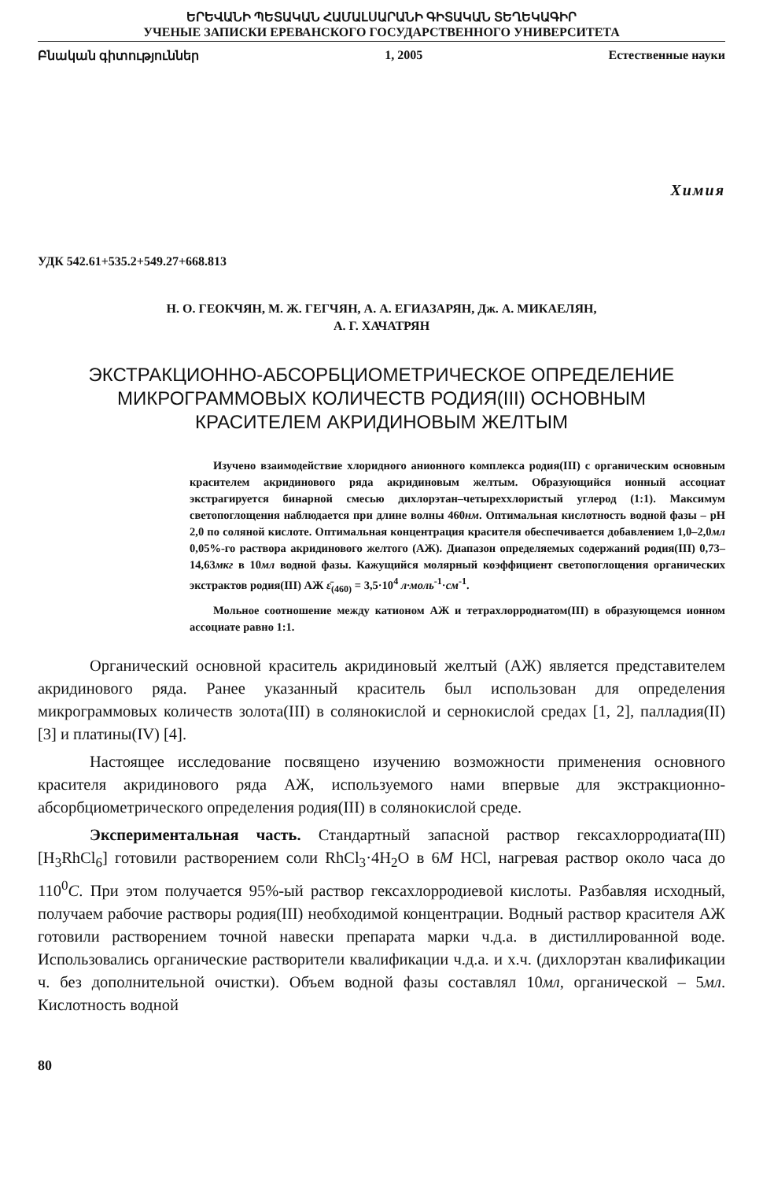ԵՐԵՎԱՆԻ ՊԵՏԱԿԱՆ ՀԱՄԱԼՍԱՐԱՆԻ ԳԻՏԱԿԱՆ ՏԵՂԵԿԱԳԻՐ
УЧЕНЫЕ ЗАПИСКИ ЕРЕВАНСКОГО ГОСУДАРСТВЕННОГО УНИВЕРСИТЕТА
Բնական գիտություններ 1, 2005 Естественные науки
Химия
УДК 542.61+535.2+549.27+668.813
Н. О. ГЕОКЧЯН, М. Ж. ГЕГЧЯН, А. А. ЕГИАЗАРЯН, Дж. А. МИКАЕЛЯН,
А. Г. ХАЧАТРЯН
ЭКСТРАКЦИОННО-АБСОРБЦИОМЕТРИЧЕСКОЕ ОПРЕДЕЛЕНИЕ
МИКРОГРАММОВЫХ КОЛИЧЕСТВ РОДИЯ(III) ОСНОВНЫМ
КРАСИТЕЛЕМ АКРИДИНОВЫМ ЖЕЛТЫМ
Изучено взаимодействие хлоридного анионного комплекса родия(III) с органическим основным красителем акридинового ряда акридиновым желтым. Образующийся ионный ассоциат экстрагируется бинарной смесью дихлорэтан–четыреххлористый углерод (1:1). Максимум светопоглощения наблюдается при длине волны 460нм. Оптимальная кислотность водной фазы – pH 2,0 по соляной кислоте. Оптимальная концентрация красителя обеспечивается добавлением 1,0–2,0мл 0,05%-го раствора акридинового желтого (АЖ). Диапазон определяемых содержаний родия(III) 0,73–14,63мкг в 10мл водной фазы. Кажущийся молярный коэффициент светопоглощения органических экстрактов родия(III) АЖ ε̄<sub>(460)</sub> = 3,5·10<sup>4</sup> л·моль<sup>-1</sup>·см<sup>-1</sup>.
Мольное соотношение между катионом АЖ и тетрахлорродиатом(III) в образующемся ионном ассоциате равно 1:1.
Органический основной краситель акридиновый желтый (АЖ) является представителем акридинового ряда. Ранее указанный краситель был использован для определения микрограммовых количеств золота(III) в солянокислой и сернокислой средах [1, 2], палладия(II) [3] и платины(IV) [4].
Настоящее исследование посвящено изучению возможности применения основного красителя акридинового ряда АЖ, используемого нами впервые для экстракционно-абсорбциометрического определения родия(III) в солянокислой среде.
Экспериментальная часть. Стандартный запасной раствор гексахлорродиата(III) [H<sub>3</sub>RhCl<sub>6</sub>] готовили растворением соли RhCl<sub>3</sub>·4H<sub>2</sub>O в 6M HCl, нагревая раствор около часа до 110<sup>0</sup>C. При этом получается 95%-ый раствор гексахлорродиевой кислоты. Разбавляя исходный, получаем рабочие растворы родия(III) необходимой концентрации. Водный раствор красителя АЖ готовили растворением точной навески препарата марки ч.д.а. в дистиллированной воде. Использовались органические растворители квалификации ч.д.а. и х.ч. (дихлорэтан квалификации ч. без дополнительной очистки). Объем водной фазы составлял 10мл, органической – 5мл. Кислотность водной
80